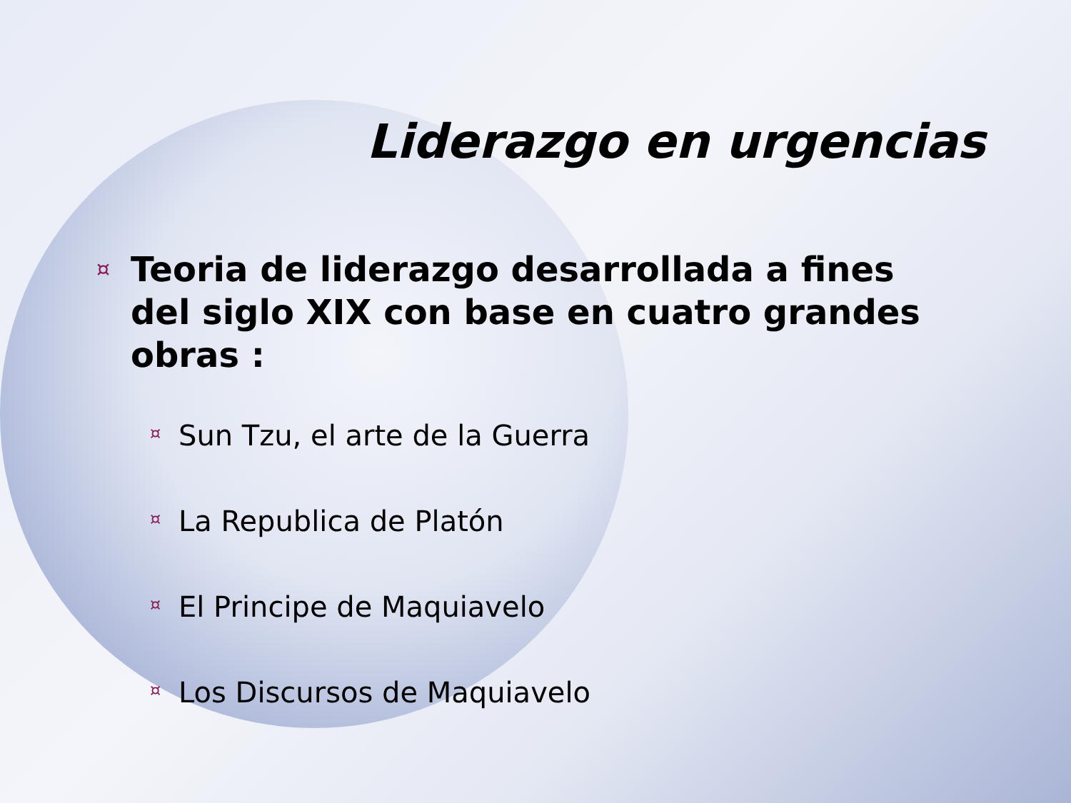Liderazgo en urgencias
¤
Teoria de liderazgo desarrollada a fines del siglo XIX con base en cuatro grandes obras :
¤ Sun Tzu, el arte de la Guerra
¤ La Republica de Platón
¤ El Principe de Maquiavelo
¤ Los Discursos de Maquiavelo